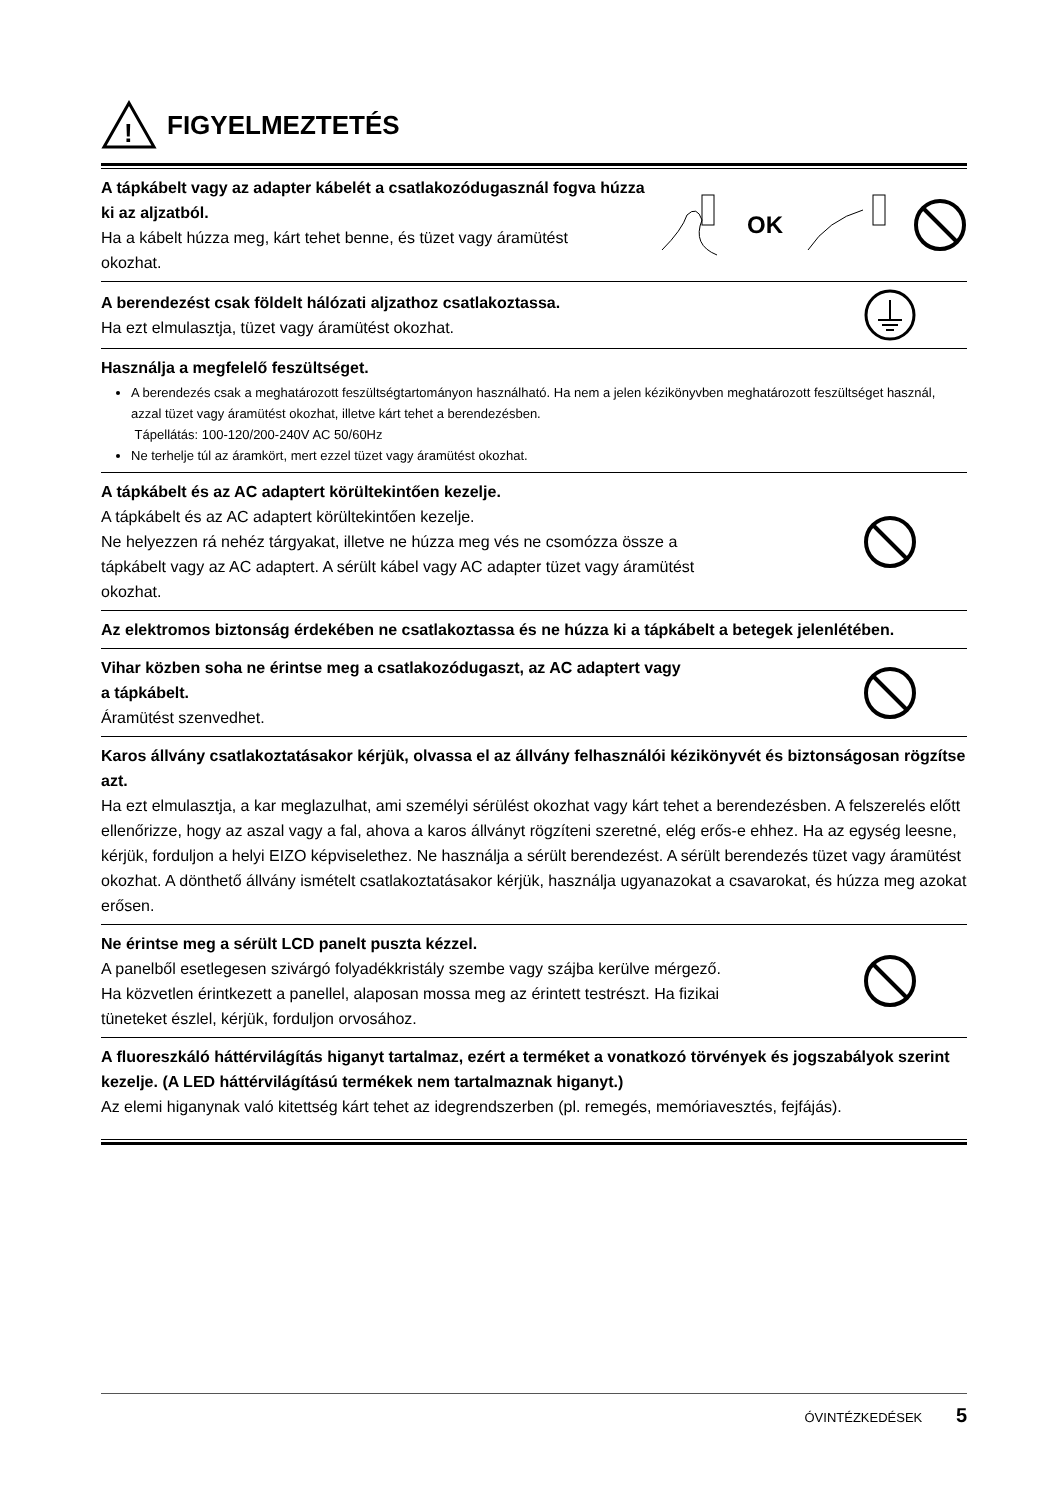!
FIGYELMEZTETÉS
A tápkábelt vagy az adapter kábelét a csatlakozódugasznál fogva húzza
ki az aljzatból.
Ha a kábelt húzza meg, kárt tehet benne, és tüzet vagy áramütést
okozhat.
OK
A berendezést csak földelt hálózati aljzathoz csatlakoztassa.
Ha ezt elmulasztja, tüzet vagy áramütést okozhat.
Használja a megfelelő feszültséget.
A berendezés csak a meghatározott feszültségtartományon használható. Ha nem a jelen kézikönyvben meghatározott feszültséget használ, azzal tüzet vagy áramütést okozhat, illetve kárt tehet a berendezésben.
Tápellátás: 100-120/200-240V AC 50/60Hz
Ne terhelje túl az áramkört, mert ezzel tüzet vagy áramütést okozhat.
A tápkábelt és az AC adaptert körültekintően kezelje.
A tápkábelt és az AC adaptert körültekintően kezelje.
Ne helyezzen rá nehéz tárgyakat, illetve ne húzza meg vés ne csomózza össze a
tápkábelt vagy az AC adaptert. A sérült kábel vagy AC adapter tüzet vagy áramütést
okozhat.
Az elektromos biztonság érdekében ne csatlakoztassa és ne húzza ki a tápkábelt a betegek jelenlétében.
Vihar közben soha ne érintse meg a csatlakozódugaszt, az AC adaptert vagy
a tápkábelt.
Áramütést szenvedhet.
Karos állvány csatlakoztatásakor kérjük, olvassa el az állvány felhasználói kézikönyvét és biztonságosan rögzítse azt.
Ha ezt elmulasztja, a kar meglazulhat, ami személyi sérülést okozhat vagy kárt tehet a berendezésben. A felszerelés előtt ellenőrizze, hogy az aszal vagy a fal, ahova a karos állványt rögzíteni szeretné, elég erős-e ehhez. Ha az egység leesne, kérjük, forduljon a helyi EIZO képviselethez. Ne használja a sérült berendezést. A sérült berendezés tüzet vagy áramütést okozhat. A dönthető állvány ismételt csatlakoztatásakor kérjük, használja ugyanazokat a csavarokat, és húzza meg azokat erősen.
Ne érintse meg a sérült LCD panelt puszta kézzel.
A panelből esetlegesen szivárgó folyadékkristály szembe vagy szájba kerülve mérgező.
Ha közvetlen érintkezett a panellel, alaposan mossa meg az érintett testrészt. Ha fizikai
tüneteket észlel, kérjük, forduljon orvosához.
A fluoreszkáló háttérvilágítás higanyt tartalmaz, ezért a terméket a vonatkozó törvények és jogszabályok szerint kezelje. (A LED háttérvilágítású termékek nem tartalmaznak higanyt.)
Az elemi higanynak való kitettség kárt tehet az idegrendszerben (pl. remegés, memóriavesztés, fejfájás).
ÓVINTÉZKEDÉSEK 5